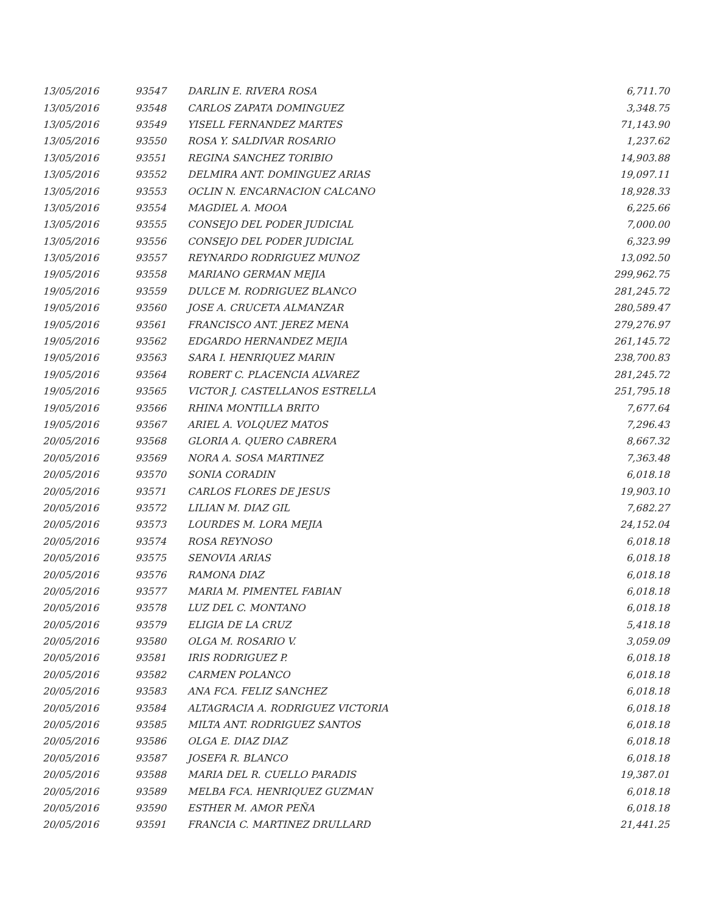| 13/05/2016 | 93547 | DARLIN E. RIVERA ROSA | 6,711.70 |
| 13/05/2016 | 93548 | CARLOS ZAPATA DOMINGUEZ | 3,348.75 |
| 13/05/2016 | 93549 | YISELL FERNANDEZ MARTES | 71,143.90 |
| 13/05/2016 | 93550 | ROSA Y. SALDIVAR ROSARIO | 1,237.62 |
| 13/05/2016 | 93551 | REGINA SANCHEZ TORIBIO | 14,903.88 |
| 13/05/2016 | 93552 | DELMIRA ANT. DOMINGUEZ ARIAS | 19,097.11 |
| 13/05/2016 | 93553 | OCLIN N. ENCARNACION CALCANO | 18,928.33 |
| 13/05/2016 | 93554 | MAGDIEL A. MOOA | 6,225.66 |
| 13/05/2016 | 93555 | CONSEJO DEL PODER JUDICIAL | 7,000.00 |
| 13/05/2016 | 93556 | CONSEJO DEL PODER JUDICIAL | 6,323.99 |
| 13/05/2016 | 93557 | REYNARDO RODRIGUEZ MUNOZ | 13,092.50 |
| 19/05/2016 | 93558 | MARIANO GERMAN MEJIA | 299,962.75 |
| 19/05/2016 | 93559 | DULCE M. RODRIGUEZ BLANCO | 281,245.72 |
| 19/05/2016 | 93560 | JOSE A. CRUCETA ALMANZAR | 280,589.47 |
| 19/05/2016 | 93561 | FRANCISCO ANT. JEREZ MENA | 279,276.97 |
| 19/05/2016 | 93562 | EDGARDO HERNANDEZ MEJIA | 261,145.72 |
| 19/05/2016 | 93563 | SARA I. HENRIQUEZ MARIN | 238,700.83 |
| 19/05/2016 | 93564 | ROBERT C. PLACENCIA ALVAREZ | 281,245.72 |
| 19/05/2016 | 93565 | VICTOR J. CASTELLANOS ESTRELLA | 251,795.18 |
| 19/05/2016 | 93566 | RHINA MONTILLA BRITO | 7,677.64 |
| 19/05/2016 | 93567 | ARIEL A. VOLQUEZ MATOS | 7,296.43 |
| 20/05/2016 | 93568 | GLORIA A. QUERO CABRERA | 8,667.32 |
| 20/05/2016 | 93569 | NORA A. SOSA MARTINEZ | 7,363.48 |
| 20/05/2016 | 93570 | SONIA CORADIN | 6,018.18 |
| 20/05/2016 | 93571 | CARLOS FLORES DE JESUS | 19,903.10 |
| 20/05/2016 | 93572 | LILIAN M. DIAZ GIL | 7,682.27 |
| 20/05/2016 | 93573 | LOURDES M. LORA MEJIA | 24,152.04 |
| 20/05/2016 | 93574 | ROSA REYNOSO | 6,018.18 |
| 20/05/2016 | 93575 | SENOVIA ARIAS | 6,018.18 |
| 20/05/2016 | 93576 | RAMONA DIAZ | 6,018.18 |
| 20/05/2016 | 93577 | MARIA M. PIMENTEL FABIAN | 6,018.18 |
| 20/05/2016 | 93578 | LUZ DEL C. MONTANO | 6,018.18 |
| 20/05/2016 | 93579 | ELIGIA DE LA CRUZ | 5,418.18 |
| 20/05/2016 | 93580 | OLGA M. ROSARIO V. | 3,059.09 |
| 20/05/2016 | 93581 | IRIS RODRIGUEZ P. | 6,018.18 |
| 20/05/2016 | 93582 | CARMEN POLANCO | 6,018.18 |
| 20/05/2016 | 93583 | ANA FCA. FELIZ SANCHEZ | 6,018.18 |
| 20/05/2016 | 93584 | ALTAGRACIA A. RODRIGUEZ VICTORIA | 6,018.18 |
| 20/05/2016 | 93585 | MILTA ANT. RODRIGUEZ SANTOS | 6,018.18 |
| 20/05/2016 | 93586 | OLGA E. DIAZ DIAZ | 6,018.18 |
| 20/05/2016 | 93587 | JOSEFA R. BLANCO | 6,018.18 |
| 20/05/2016 | 93588 | MARIA DEL R. CUELLO PARADIS | 19,387.01 |
| 20/05/2016 | 93589 | MELBA FCA. HENRIQUEZ GUZMAN | 6,018.18 |
| 20/05/2016 | 93590 | ESTHER M. AMOR PEÑA | 6,018.18 |
| 20/05/2016 | 93591 | FRANCIA C. MARTINEZ DRULLARD | 21,441.25 |